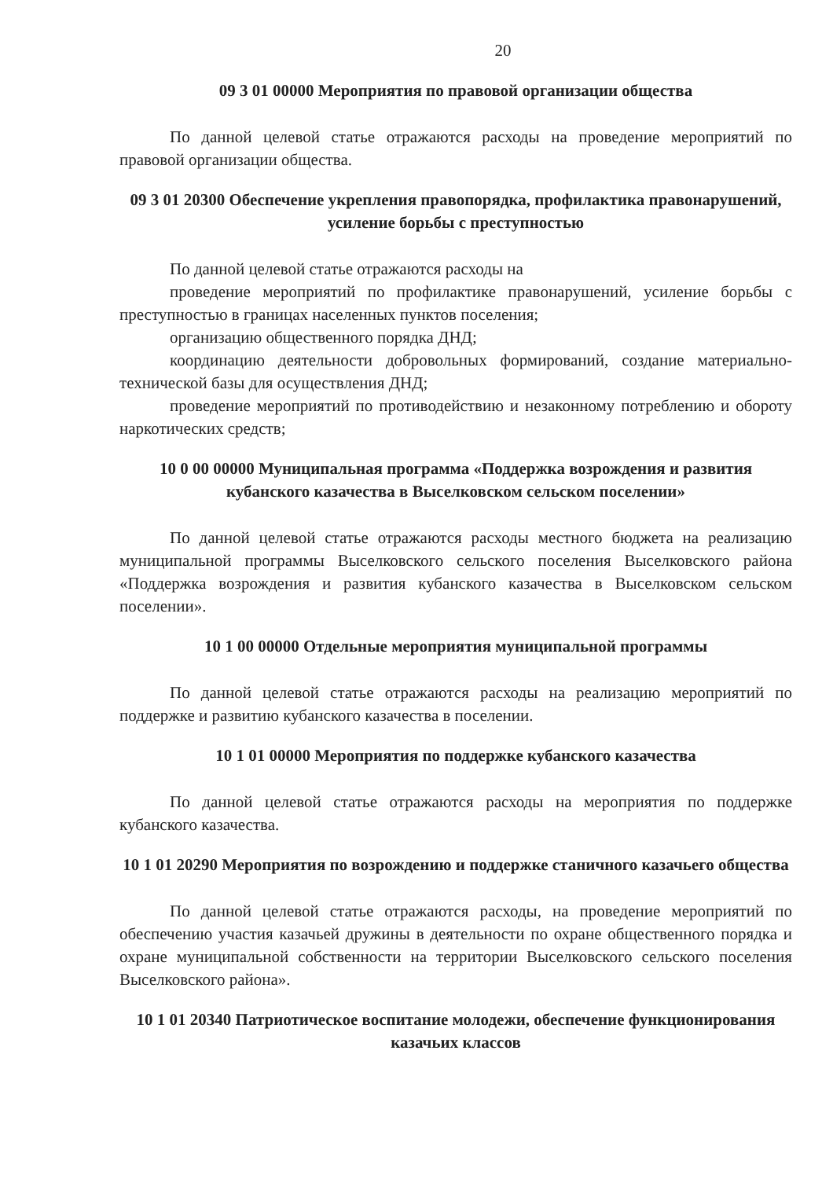20
09 3 01 00000 Мероприятия по правовой организации общества
По данной целевой статье отражаются расходы на проведение мероприятий по правовой организации общества.
09 3 01 20300 Обеспечение укрепления правопорядка, профилактика правонарушений, усиление борьбы с преступностью
По данной целевой статье отражаются расходы на
проведение мероприятий по профилактике правонарушений, усиление борьбы с преступностью в границах населенных пунктов поселения;
организацию общественного порядка ДНД;
координацию деятельности добровольных формирований, создание материально-технической базы для осуществления ДНД;
проведение мероприятий по противодействию и незаконному потреблению и обороту наркотических средств;
10 0 00 00000 Муниципальная программа «Поддержка возрождения и развития кубанского казачества в Выселковском сельском поселении»
По данной целевой статье отражаются расходы местного бюджета на реализацию муниципальной программы Выселковского сельского поселения Выселковского района «Поддержка возрождения и развития кубанского казачества в Выселковском сельском поселении».
10 1 00 00000 Отдельные мероприятия муниципальной программы
По данной целевой статье отражаются расходы на реализацию мероприятий по поддержке и развитию кубанского казачества в поселении.
10 1 01 00000 Мероприятия по поддержке кубанского казачества
По данной целевой статье отражаются расходы на мероприятия по поддержке кубанского казачества.
10 1 01 20290 Мероприятия по возрождению и поддержке станичного казачьего общества
По данной целевой статье отражаются расходы, на проведение мероприятий по обеспечению участия казачьей дружины в деятельности по охране общественного порядка и охране муниципальной собственности на территории Выселковского сельского поселения Выселковского района».
10 1 01 20340 Патриотическое воспитание молодежи, обеспечение функционирования казачьих классов